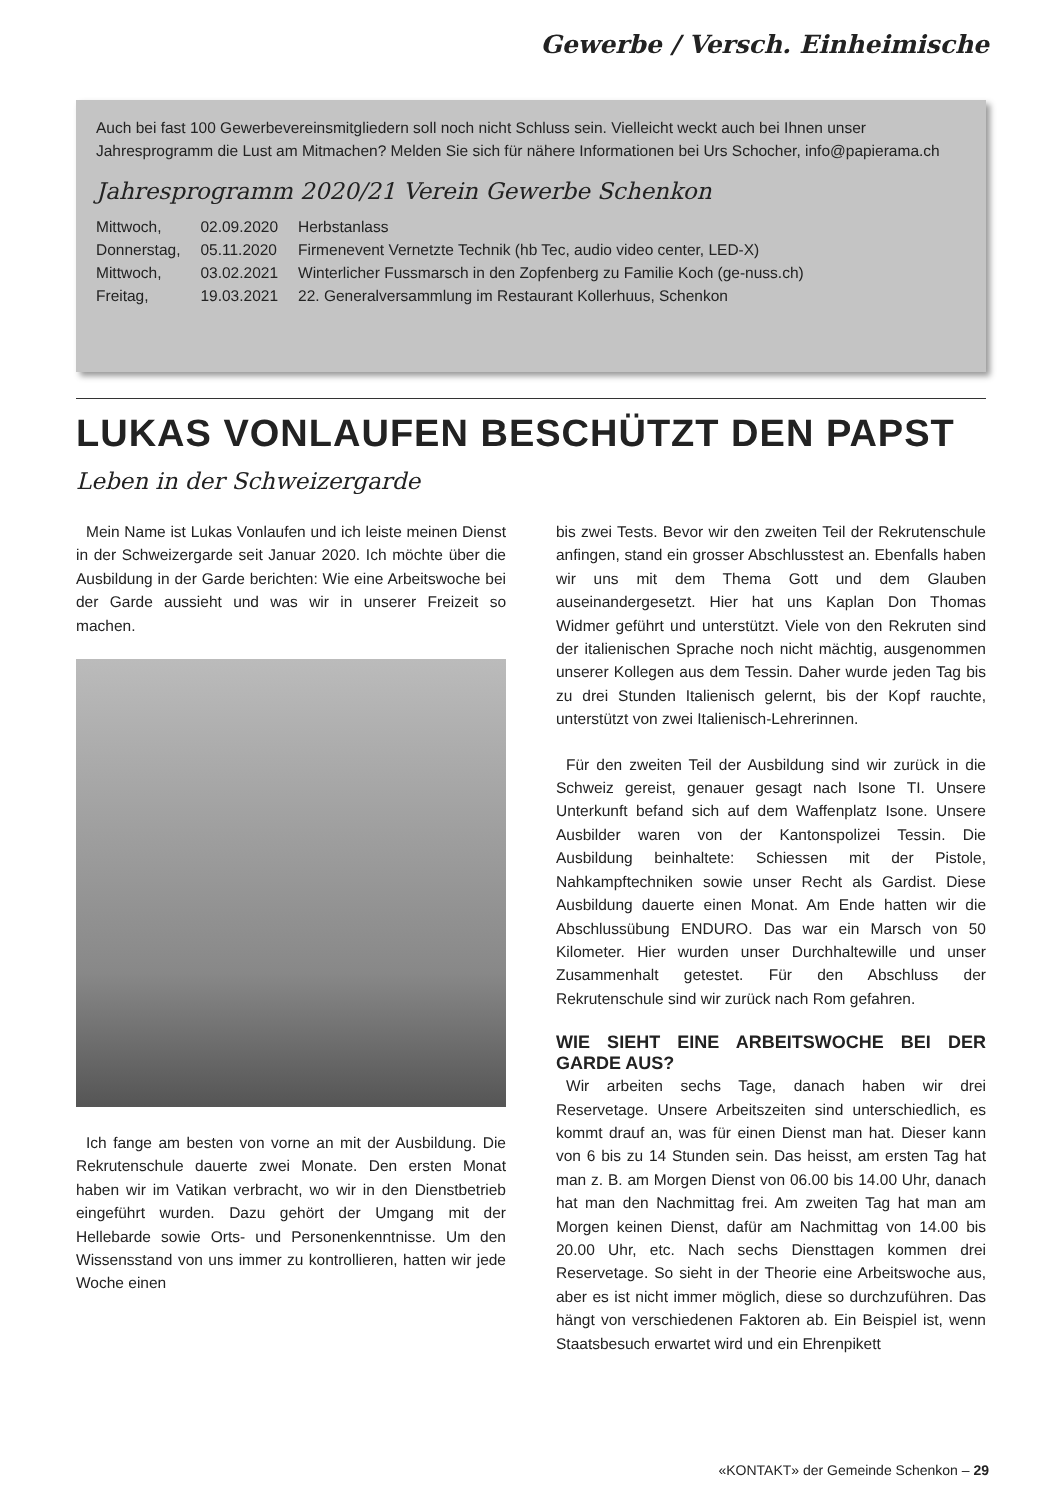Gewerbe / Versch. Einheimische
Auch bei fast 100 Gewerbevereinsmitgliedern soll noch nicht Schluss sein. Vielleicht weckt auch bei Ihnen unser Jahresprogramm die Lust am Mitmachen? Melden Sie sich für nähere Informationen bei Urs Schocher, info@papierama.ch
Jahresprogramm 2020/21 Verein Gewerbe Schenkon
| Mittwoch, | 02.09.2020 | Herbstanlass |
| Donnerstag, | 05.11.2020 | Firmenevent Vernetzte Technik (hb Tec, audio video center, LED-X) |
| Mittwoch, | 03.02.2021 | Winterlicher Fussmarsch in den Zopfenberg zu Familie Koch (ge-nuss.ch) |
| Freitag, | 19.03.2021 | 22. Generalversammlung im Restaurant Kollerhuus, Schenkon |
LUKAS VONLAUFEN BESCHÜTZT DEN PAPST
Leben in der Schweizergarde
Mein Name ist Lukas Vonlaufen und ich leiste meinen Dienst in der Schweizergarde seit Januar 2020. Ich möchte über die Ausbildung in der Garde berichten: Wie eine Arbeitswoche bei der Garde aussieht und was wir in unserer Freizeit so machen.
Ich fange am besten von vorne an mit der Ausbildung. Die Rekrutenschule dauerte zwei Monate. Den ersten Monat haben wir im Vatikan verbracht, wo wir in den Dienstbetrieb eingeführt wurden. Dazu gehört der Umgang mit der Hellebarde sowie Orts- und Personenkenntnisse. Um den Wissensstand von uns immer zu kontrollieren, hatten wir jede Woche einen
bis zwei Tests. Bevor wir den zweiten Teil der Rekrutenschule anfingen, stand ein grosser Abschlusstest an. Ebenfalls haben wir uns mit dem Thema Gott und dem Glauben auseinandergesetzt. Hier hat uns Kaplan Don Thomas Widmer geführt und unterstützt. Viele von den Rekruten sind der italienischen Sprache noch nicht mächtig, ausgenommen unserer Kollegen aus dem Tessin. Daher wurde jeden Tag bis zu drei Stunden Italienisch gelernt, bis der Kopf rauchte, unterstützt von zwei Italienisch-Lehrerinnen.
Für den zweiten Teil der Ausbildung sind wir zurück in die Schweiz gereist, genauer gesagt nach Isone TI. Unsere Unterkunft befand sich auf dem Waffenplatz Isone. Unsere Ausbilder waren von der Kantonspolizei Tessin. Die Ausbildung beinhaltete: Schiessen mit der Pistole, Nahkampftechniken sowie unser Recht als Gardist. Diese Ausbildung dauerte einen Monat. Am Ende hatten wir die Abschlussübung ENDURO. Das war ein Marsch von 50 Kilometer. Hier wurden unser Durchhaltewille und unser Zusammenhalt getestet. Für den Abschluss der Rekrutenschule sind wir zurück nach Rom gefahren.
WIE SIEHT EINE ARBEITSWOCHE BEI DER GARDE AUS?
Wir arbeiten sechs Tage, danach haben wir drei Reservetage. Unsere Arbeitszeiten sind unterschiedlich, es kommt drauf an, was für einen Dienst man hat. Dieser kann von 6 bis zu 14 Stunden sein. Das heisst, am ersten Tag hat man z. B. am Morgen Dienst von 06.00 bis 14.00 Uhr, danach hat man den Nachmittag frei. Am zweiten Tag hat man am Morgen keinen Dienst, dafür am Nachmittag von 14.00 bis 20.00 Uhr, etc. Nach sechs Diensttagen kommen drei Reservetage. So sieht in der Theorie eine Arbeitswoche aus, aber es ist nicht immer möglich, diese so durchzuführen. Das hängt von verschiedenen Faktoren ab. Ein Beispiel ist, wenn Staatsbesuch erwartet wird und ein Ehrenpikett
«KONTAKT» der Gemeinde Schenkon – 29